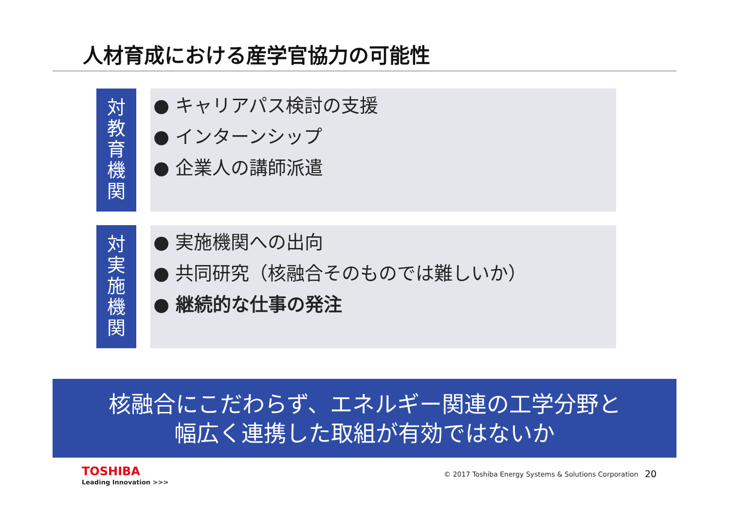人材育成における産学官協力の可能性
対
教
育
機
関
● キャリアパス検討の支援
● インターンシップ
● 企業人の講師派遣
対
実
施
機
関
● 実施機関への出向
● 共同研究（核融合そのものでは難しいか）
● 継続的な仕事の発注
核融合にこだわらず、エネルギー関連の工学分野と
幅広く連携した取組が有効ではないか
TOSHIBA
Leading Innovation >>>
© 2017 Toshiba Energy Systems & Solutions Corporation
20